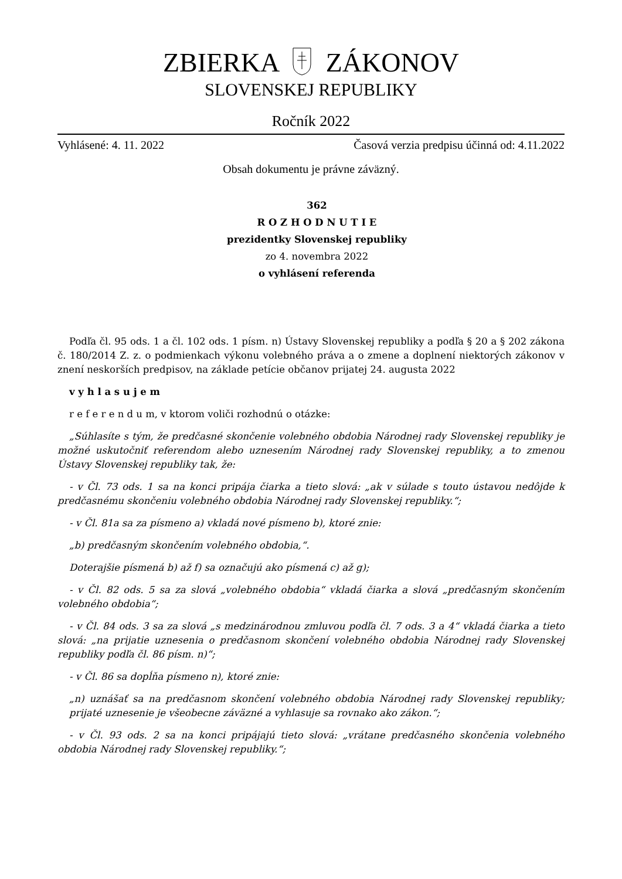ZBIERKA ZÁKONOV
SLOVENSKEJ REPUBLIKY
Ročník 2022
Vyhlásené: 4. 11. 2022 Časová verzia predpisu účinná od: 4.11.2022
Obsah dokumentu je právne záväzný.
362
R O Z H O D N U T I E
prezidentky Slovenskej republiky
zo 4. novembra 2022
o vyhlásení referenda
Podľa čl. 95 ods. 1 a čl. 102 ods. 1 písm. n) Ústavy Slovenskej republiky a podľa § 20 a § 202 zákona č. 180/2014 Z. z. o podmienkach výkonu volebného práva a o zmene a doplnení niektorých zákonov v znení neskorších predpisov, na základe petície občanov prijatej 24. augusta 2022
v y h l a s u j e m
r e f e r e n d u m, v ktorom voliči rozhodnú o otázke:
„Súhlasíte s tým, že predčasné skončenie volebného obdobia Národnej rady Slovenskej republiky je možné uskutočniť referendom alebo uznesením Národnej rady Slovenskej republiky, a to zmenou Ústavy Slovenskej republiky tak, že:
- v Čl. 73 ods. 1 sa na konci pripája čiarka a tieto slová: „ak v súlade s touto ústavou nedôjde k predčasnému skončeniu volebného obdobia Národnej rady Slovenskej republiky.“;
- v Čl. 81a sa za písmeno a) vkladá nové písmeno b), ktoré znie:
„b) predčasným skončením volebného obdobia,“.
Doterajšie písmená b) až f) sa označujú ako písmená c) až g);
- v Čl. 82 ods. 5 sa za slová „volebného obdobia“ vkladá čiarka a slová „predčasným skončením volebného obdobia“;
- v Čl. 84 ods. 3 sa za slová „s medzinárodnou zmluvou podľa čl. 7 ods. 3 a 4“ vkladá čiarka a tieto slová: „na prijatie uznesenia o predčasnom skončení volebného obdobia Národnej rady Slovenskej republiky podľa čl. 86 písm. n)“;
- v Čl. 86 sa dopĺňa písmeno n), ktoré znie:
„n) uznášať sa na predčasnom skončení volebného obdobia Národnej rady Slovenskej republiky; prijaté uznesenie je všeobecne záväzné a vyhlasuje sa rovnako ako zákon.“;
- v Čl. 93 ods. 2 sa na konci pripájajú tieto slová: „vrátane predčasného skončenia volebného obdobia Národnej rady Slovenskej republiky.“;